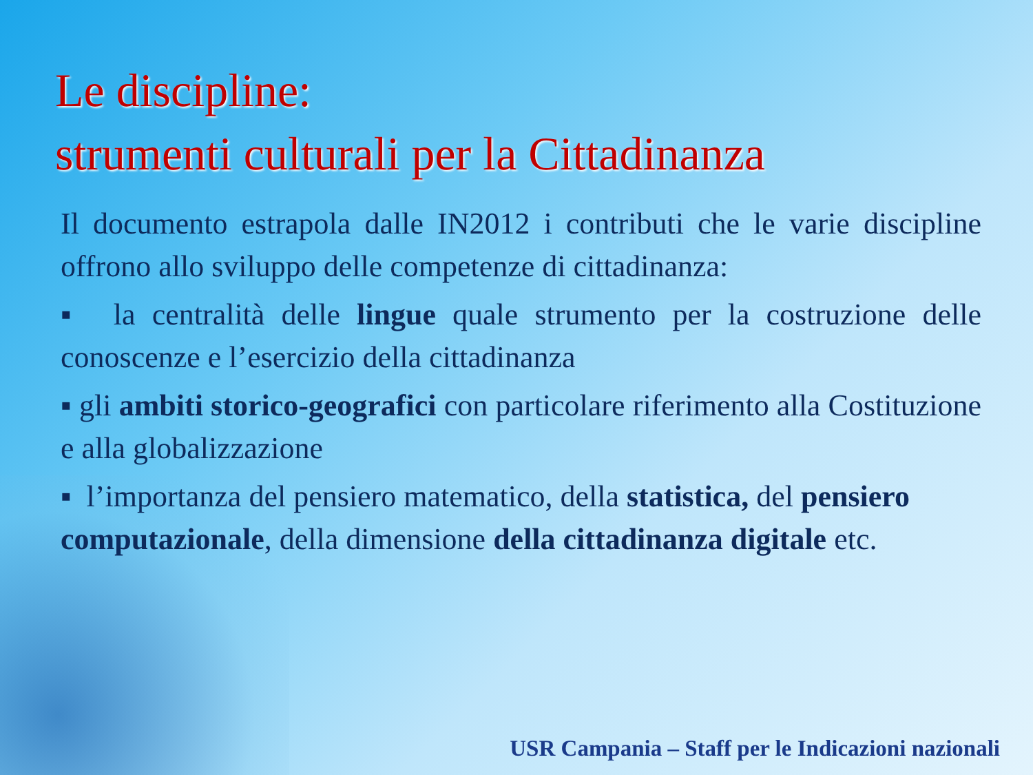Le discipline:
strumenti culturali per la Cittadinanza
Il documento estrapola dalle IN2012 i contributi che le varie discipline offrono allo sviluppo delle competenze di cittadinanza:
▪ la centralità delle lingue quale strumento per la costruzione delle conoscenze e l’esercizio della cittadinanza
▪ gli ambiti storico-geografici con particolare riferimento alla Costituzione e alla globalizzazione
▪ l’importanza del pensiero matematico, della statistica, del pensiero computazionale, della dimensione della cittadinanza digitale etc.
USR Campania – Staff per le Indicazioni nazionali